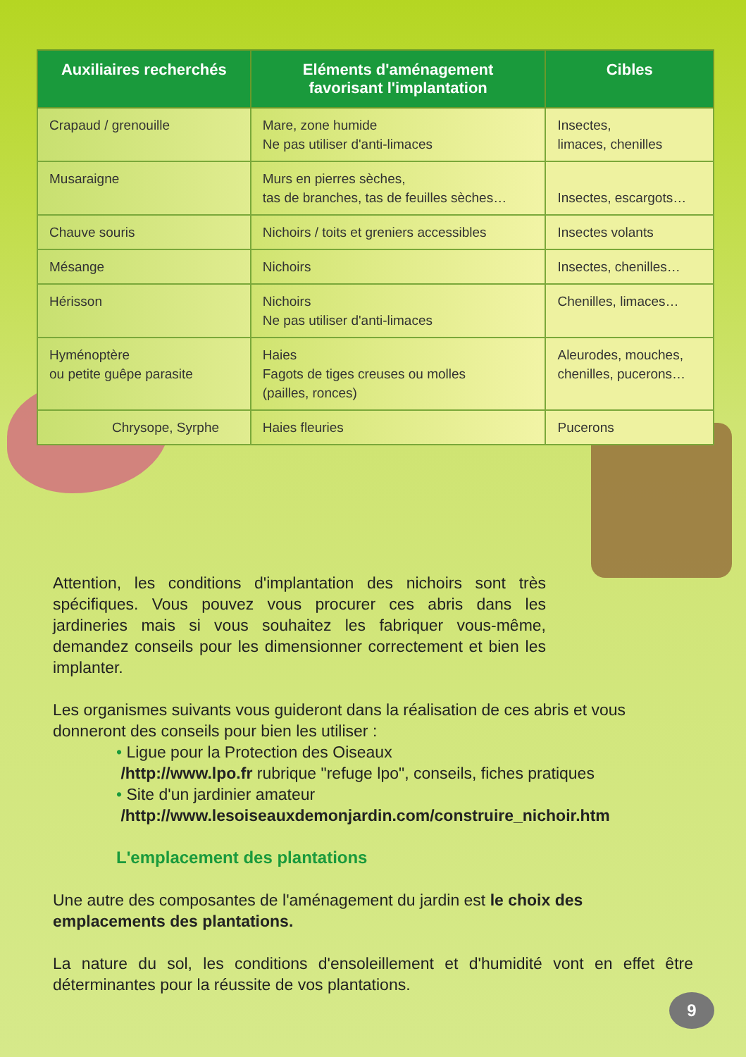| Auxiliaires recherchés | Eléments d'aménagement favorisant l'implantation | Cibles |
| --- | --- | --- |
| Crapaud / grenouille | Mare, zone humide Ne pas utiliser d'anti-limaces | Insectes, limaces, chenilles |
| Musaraigne | Murs en pierres sèches, tas de branches, tas de feuilles sèches… | Insectes, escargots… |
| Chauve souris | Nichoirs / toits et greniers accessibles | Insectes volants |
| Mésange | Nichoirs | Insectes, chenilles… |
| Hérisson | Nichoirs Ne pas utiliser d'anti-limaces | Chenilles, limaces… |
| Hyménoptère ou petite guêpe parasite | Haies Fagots de tiges creuses ou molles (pailles, ronces) | Aleurodes, mouches, chenilles, pucerons… |
| Chrysope, Syrphe | Haies fleuries | Pucerons |
Attention, les conditions d'implantation des nichoirs sont très spécifiques. Vous pouvez vous procurer ces abris dans les jardineries mais si vous souhaitez les fabriquer vous-même, demandez conseils pour les dimensionner correctement et bien les implanter.
Les organismes suivants vous guideront dans la réalisation de ces abris et vous donneront des conseils pour bien les utiliser :
• Ligue pour la Protection des Oiseaux
/http://www.lpo.fr rubrique "refuge lpo", conseils, fiches pratiques
• Site d'un jardinier amateur
/http://www.lesoiseauxdemonjardin.com/construire_nichoir.htm
L'emplacement des plantations
Une autre des composantes de l'aménagement du jardin est le choix des emplacements des plantations.
La nature du sol, les conditions d'ensoleillement et d'humidité vont en effet être déterminantes pour la réussite de vos plantations.
9